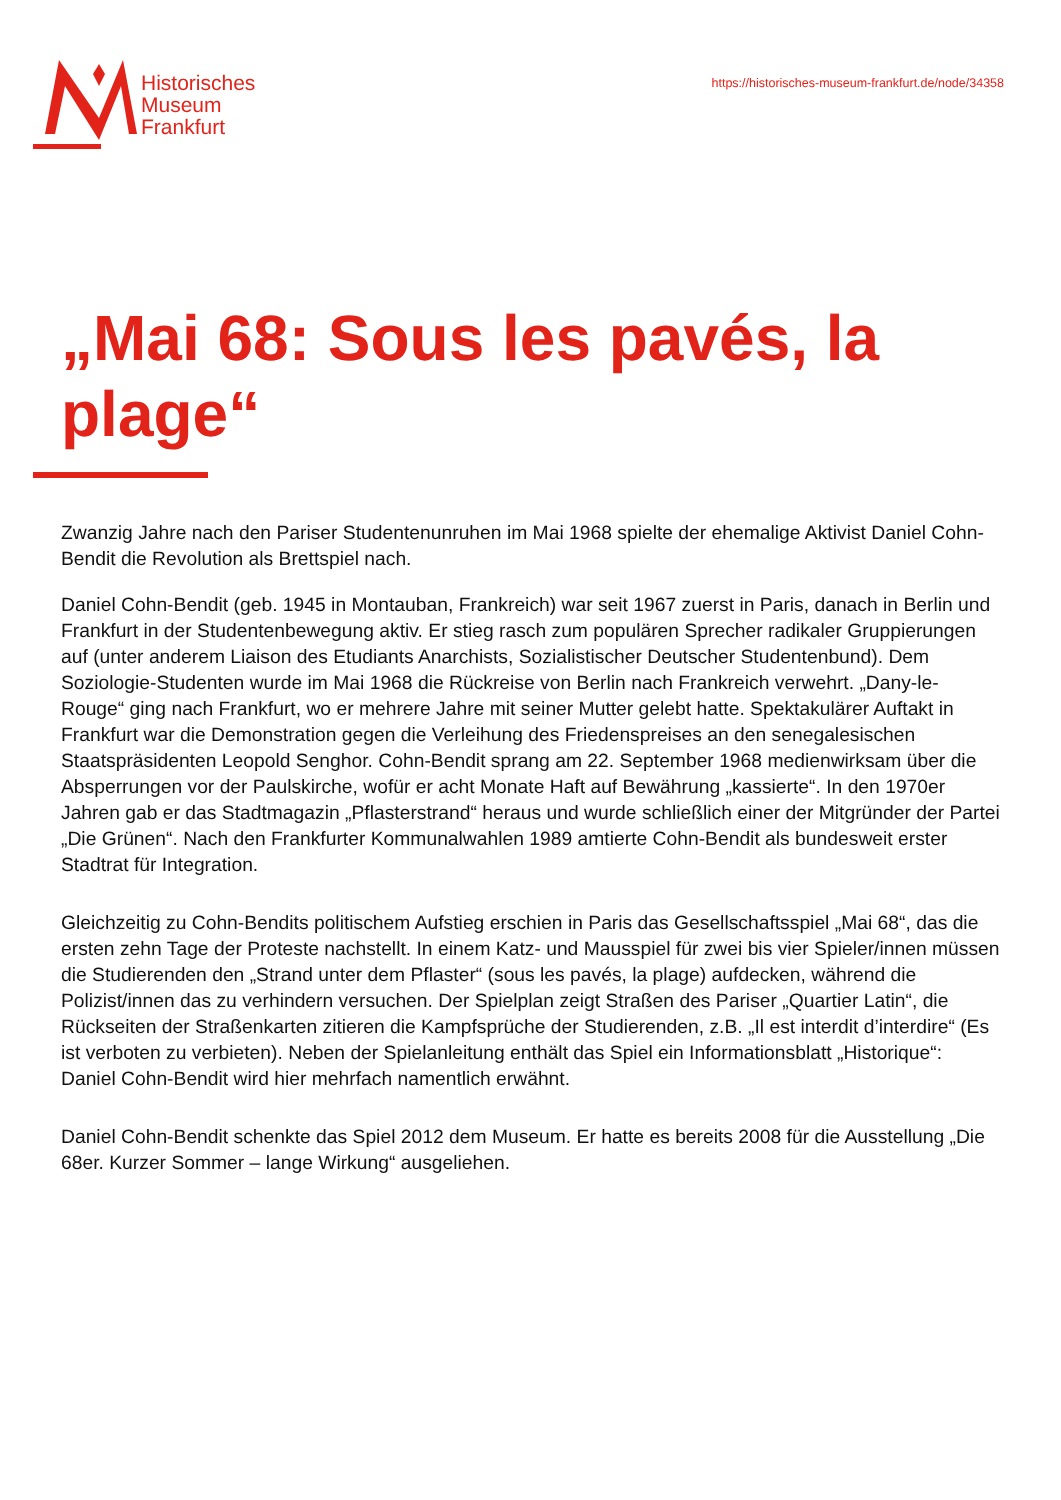Historisches
Museum
Frankfurt
https://historisches-museum-frankfurt.de/node/34358
„Mai 68: Sous les pavés, la plage“
Zwanzig Jahre nach den Pariser Studentenunruhen im Mai 1968 spielte der ehemalige Aktivist Daniel Cohn-Bendit die Revolution als Brettspiel nach.
Daniel Cohn-Bendit (geb. 1945 in Montauban, Frankreich) war seit 1967 zuerst in Paris, danach in Berlin und Frankfurt in der Studentenbewegung aktiv. Er stieg rasch zum populären Sprecher radikaler Gruppierungen auf (unter anderem Liaison des Etudiants Anarchists, Sozialistischer Deutscher Studentenbund). Dem Soziologie-Studenten wurde im Mai 1968 die Rückreise von Berlin nach Frankreich verwehrt. „Dany-le-Rouge“ ging nach Frankfurt, wo er mehrere Jahre mit seiner Mutter gelebt hatte. Spektakulärer Auftakt in Frankfurt war die Demonstration gegen die Verleihung des Friedenspreises an den senegalesischen Staatspräsidenten Leopold Senghor. Cohn-Bendit sprang am 22. September 1968 medienwirksam über die Absperrungen vor der Paulskirche, wofür er acht Monate Haft auf Bewährung „kassierte“. In den 1970er Jahren gab er das Stadtmagazin „Pflasterstrand“ heraus und wurde schließlich einer der Mitgründer der Partei „Die Grünen“. Nach den Frankfurter Kommunalwahlen 1989 amtierte Cohn-Bendit als bundesweit erster Stadtrat für Integration.
Gleichzeitig zu Cohn-Bendits politischem Aufstieg erschien in Paris das Gesellschaftsspiel „Mai 68“, das die ersten zehn Tage der Proteste nachstellt. In einem Katz- und Mausspiel für zwei bis vier Spieler/innen müssen die Studierenden den „Strand unter dem Pflaster“ (sous les pavés, la plage) aufdecken, während die Polizist/innen das zu verhindern versuchen. Der Spielplan zeigt Straßen des Pariser „Quartier Latin“, die Rückseiten der Straßenkarten zitieren die Kampfsprüche der Studierenden, z.B. „Il est interdit d’interdire“ (Es ist verboten zu verbieten). Neben der Spielanleitung enthält das Spiel ein Informationsblatt „Historique“: Daniel Cohn-Bendit wird hier mehrfach namentlich erwähnt.
Daniel Cohn-Bendit schenkte das Spiel 2012 dem Museum. Er hatte es bereits 2008 für die Ausstellung „Die 68er. Kurzer Sommer – lange Wirkung“ ausgeliehen.